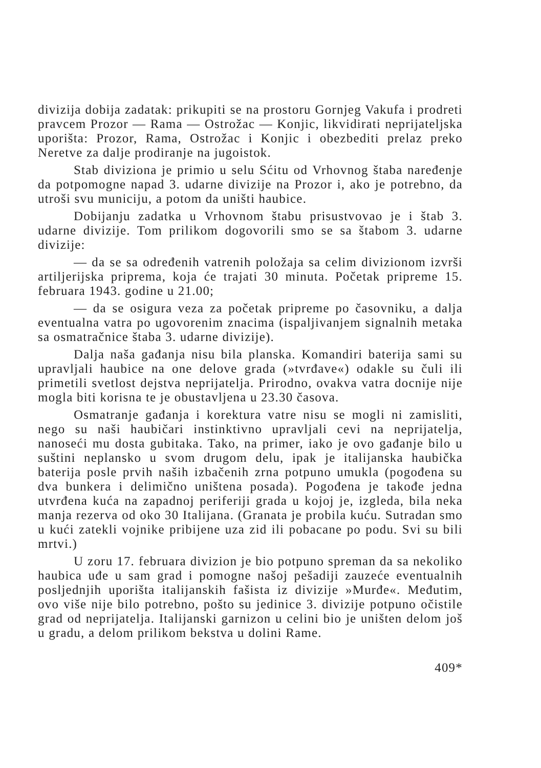divizija dobija zadatak: prikupiti se na prostoru Gornjeg Vakufa i prodreti pravcem Prozor — Rama — Ostrožac — Konjic, likvidirati neprijateljska uporišta: Prozor, Rama, Ostrožac i Konjic i obezbediti prelaz preko Neretve za dalje prodiranje na jugoistok.
Stab diviziona je primio u selu Sćitu od Vrhovnog štaba naređenje da potpomogne napad 3. udarne divizije na Prozor i, ako je potrebno, da utroši svu municiju, a potom da uništi haubice.
Dobijanju zadatka u Vrhovnom štabu prisustvovao je i štab 3. udarne divizije. Tom prilikom dogovorili smo se sa štabom 3. udarne divizije:
— da se sa određenih vatrenih položaja sa celim divizionom izvrši artiljerijska priprema, koja će trajati 30 minuta. Početak pripreme 15. februara 1943. godine u 21.00;
— da se osigura veza za početak pripreme po časovniku, a dalja eventualna vatra po ugovorenim znacima (ispaljivanjem signalnih metaka sa osmatračnice štaba 3. udarne divizije).
Dalja naša gađanja nisu bila planska. Komandiri baterija sami su upravljali haubice na one delove grada (»tvrđave«) odakle su čuli ili primetili svetlost dejstva neprijatelja. Prirodno, ovakva vatra docnije nije mogla biti korisna te je obustavljena u 23.30 časova.
Osmatranje gađanja i korektura vatre nisu se mogli ni zamisliti, nego su naši haubičari instinktivno upravljali cevi na neprijatelja, nanoseći mu dosta gubitaka. Tako, na primer, iako je ovo gađanje bilo u suštini neplansko u svom drugom delu, ipak je italijanska haubička baterija posle prvih naših izbačenih zrna potpuno umukla (pogođena su dva bunkera i delimično uništena posada). Pogođena je takođe jedna utvrđena kuća na zapadnoj periferiji grada u kojoj je, izgleda, bila neka manja rezerva od oko 30 Italijana. (Granata je probila kuću. Sutradan smo u kući zatekli vojnike pribijene uza zid ili pobacane po podu. Svi su bili mrtvi.)
U zoru 17. februara divizion je bio potpuno spreman da sa nekoliko haubica uđe u sam grad i pomogne našoj pešadiji zauzeće eventualnih posljednjih uporišta italijanskih fašista iz divizije »Murđe«. Međutim, ovo više nije bilo potrebno, pošto su jedinice 3. divizije potpuno očistile grad od neprijatelja. Italijanski garnizon u celini bio je uništen delom još u gradu, a delom prilikom bekstva u dolini Rame.
409*